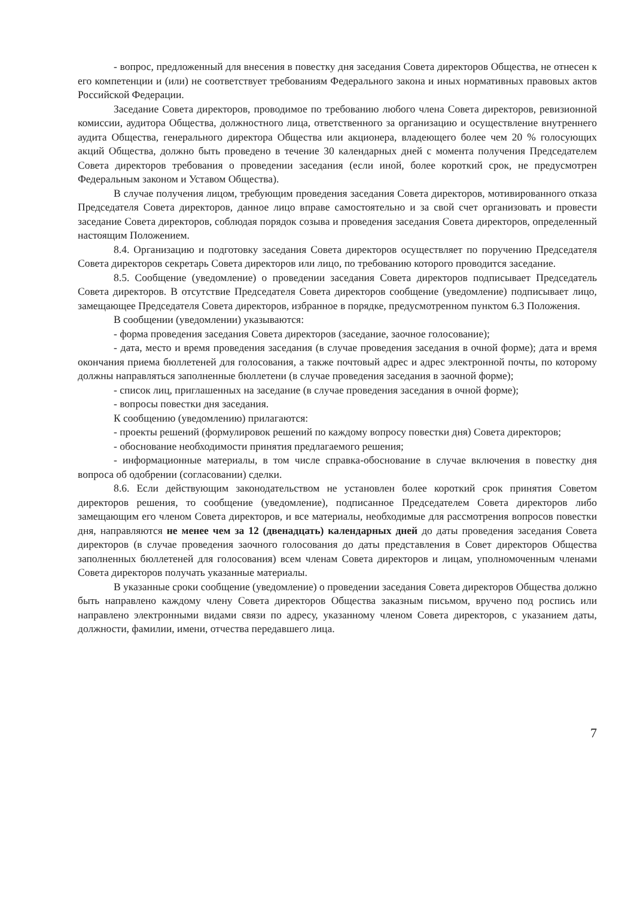- вопрос, предложенный для внесения в повестку дня заседания Совета директоров Общества, не отнесен к его компетенции и (или) не соответствует требованиям Федерального закона и иных нормативных правовых актов Российской Федерации.
Заседание Совета директоров, проводимое по требованию любого члена Совета директоров, ревизионной комиссии, аудитора Общества, должностного лица, ответственного за организацию и осуществление внутреннего аудита Общества, генерального директора Общества или акционера, владеющего более чем 20 % голосующих акций Общества, должно быть проведено в течение 30 календарных дней с момента получения Председателем Совета директоров требования о проведении заседания (если иной, более короткий срок, не предусмотрен Федеральным законом и Уставом Общества).
В случае получения лицом, требующим проведения заседания Совета директоров, мотивированного отказа Председателя Совета директоров, данное лицо вправе самостоятельно и за свой счет организовать и провести заседание Совета директоров, соблюдая порядок созыва и проведения заседания Совета директоров, определенный настоящим Положением.
8.4. Организацию и подготовку заседания Совета директоров осуществляет по поручению Председателя Совета директоров секретарь Совета директоров или лицо, по требованию которого проводится заседание.
8.5. Сообщение (уведомление) о проведении заседания Совета директоров подписывает Председатель Совета директоров. В отсутствие Председателя Совета директоров сообщение (уведомление) подписывает лицо, замещающее Председателя Совета директоров, избранное в порядке, предусмотренном пунктом 6.3 Положения.
В сообщении (уведомлении) указываются:
- форма проведения заседания Совета директоров (заседание, заочное голосование);
- дата, место и время проведения заседания (в случае проведения заседания в очной форме); дата и время окончания приема бюллетеней для голосования, а также почтовый адрес и адрес электронной почты, по которому должны направляться заполненные бюллетени (в случае проведения заседания в заочной форме);
- список лиц, приглашенных на заседание (в случае проведения заседания в очной форме);
- вопросы повестки дня заседания.
К сообщению (уведомлению) прилагаются:
- проекты решений (формулировок решений по каждому вопросу повестки дня) Совета директоров;
- обоснование необходимости принятия предлагаемого решения;
- информационные материалы, в том числе справка-обоснование в случае включения в повестку дня вопроса об одобрении (согласовании) сделки.
8.6. Если действующим законодательством не установлен более короткий срок принятия Советом директоров решения, то сообщение (уведомление), подписанное Председателем Совета директоров либо замещающим его членом Совета директоров, и все материалы, необходимые для рассмотрения вопросов повестки дня, направляются не менее чем за 12 (двенадцать) календарных дней до даты проведения заседания Совета директоров (в случае проведения заочного голосования до даты представления в Совет директоров Общества заполненных бюллетеней для голосования) всем членам Совета директоров и лицам, уполномоченным членами Совета директоров получать указанные материалы.
В указанные сроки сообщение (уведомление) о проведении заседания Совета директоров Общества должно быть направлено каждому члену Совета директоров Общества заказным письмом, вручено под роспись или направлено электронными видами связи по адресу, указанному членом Совета директоров, с указанием даты, должности, фамилии, имени, отчества передавшего лица.
7